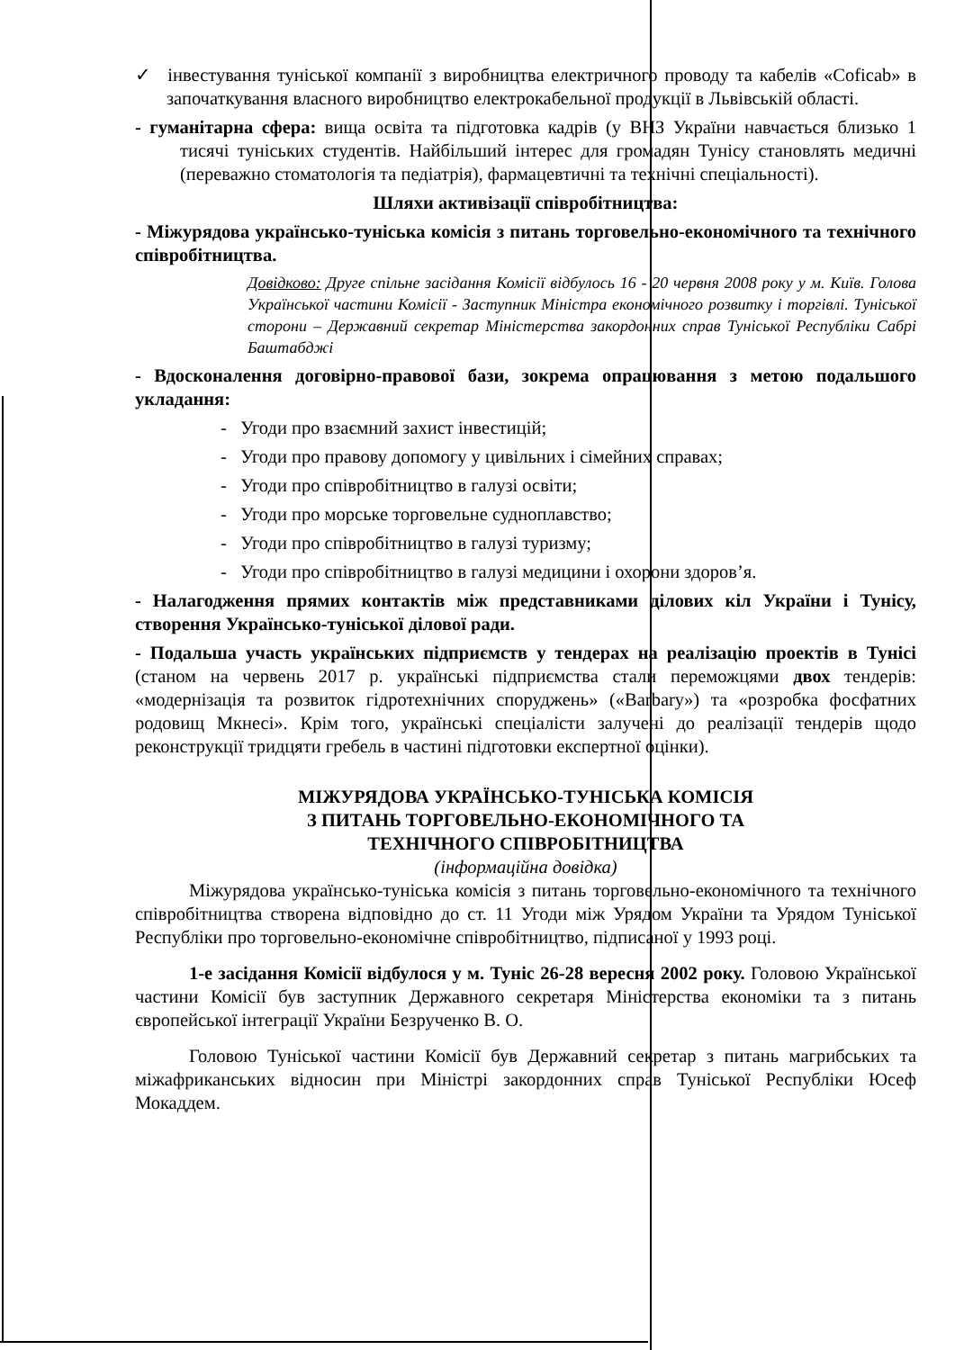✓ інвестування туніської компанії з виробництва електричного проводу та кабелів «Coficab» в започаткування власного виробництво електрокабельної продукції в Львівській області.
- гуманітарна сфера: вища освіта та підготовка кадрів (у ВНЗ України навчається близько 1 тисячі туніських студентів. Найбільший інтерес для громадян Тунісу становлять медичні (переважно стоматологія та педіатрія), фармацевтичні та технічні спеціальності).
Шляхи активізації співробітництва:
- Міжурядова українсько-туніська комісія з питань торговельно-економічного та технічного співробітництва.
Довідково: Друге спільне засідання Комісії відбулось 16 - 20 червня 2008 року у м. Київ. Голова Української частини Комісії - Заступник Міністра економічного розвитку і торгівлі. Туніської сторони – Державний секретар Міністерства закордонних справ Туніської Республіки Сабрі Баштабджі
- Вдосконалення договірно-правової бази, зокрема опрацювання з метою подальшого укладання:
- Угоди про взаємний захист інвестицій;
- Угоди про правову допомогу у цивільних і сімейних справах;
- Угоди про співробітництво в галузі освіти;
- Угоди про морське торговельне судноплавство;
- Угоди про співробітництво в галузі туризму;
- Угоди про співробітництво в галузі медицини і охорони здоров’я.
- Налагодження прямих контактів між представниками ділових кіл України і Тунісу, створення Українсько-туніської ділової ради.
- Подальша участь українських підприємств у тендерах на реалізацію проектів в Тунісі (станом на червень 2017 р. українські підприємства стали переможцями двох тендерів: «модернізація та розвиток гідротехнічних споруджень» («Barbary») та «розробка фосфатних родовищ Мкнесі». Крім того, українські спеціалісти залучені до реалізації тендерів щодо реконструкції тридцяти гребель в частині підготовки експертної оцінки).
МІЖУРЯДОВА УКРАЇНСЬКО-ТУНІСЬКА КОМІСІЯ
З ПИТАНЬ ТОРГОВЕЛЬНО-ЕКОНОМІЧНОГО ТА
ТЕХНІЧНОГО СПІВРОБІТНИЦТВА
(інформаційна довідка)
Міжурядова українсько-туніська комісія з питань торговельно-економічного та технічного співробітництва створена відповідно до ст. 11 Угоди між Урядом України та Урядом Туніської Республіки про торговельно-економічне співробітництво, підписаної у 1993 році.
1-е засідання Комісії відбулося у м. Туніс 26-28 вересня 2002 року. Головою Української частини Комісії був заступник Державного секретаря Міністерства економіки та з питань європейської інтеграції України Безрученко В. О.
Головою Туніської частини Комісії був Державний секретар з питань магрибських та міжафриканських відносин при Міністрі закордонних справ Туніської Республіки Юсеф Мокаддем.